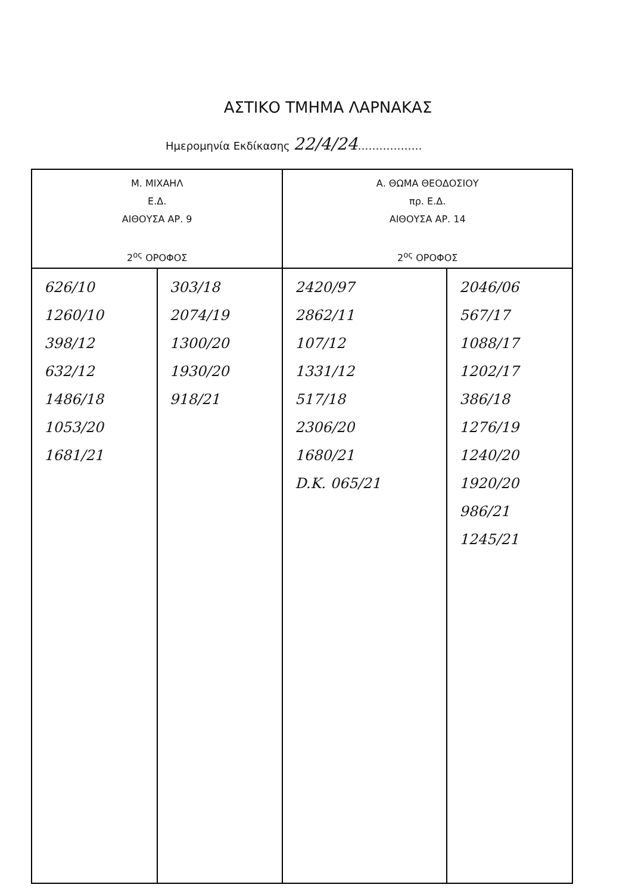ΑΣΤΙΚΟ ΤΜΗΜΑ ΛΑΡΝΑΚΑΣ
Ημερομηνία Εκδίκασης 22/4/24………………
| Μ. ΜΙΧΑΗΛ Ε.Δ. ΑΙΘΟΥΣΑ ΑΡ. 9 2<sup>ος</sup> ΟΡΟΦΟΣ | | Α. ΘΩΜΑ ΘΕΟΔΟΣΙΟΥ πρ. Ε.Δ. ΑΙΘΟΥΣΑ ΑΡ. 14 2<sup>ος</sup> ΟΡΟΦΟΣ | |
| --- | --- | --- | --- |
| 626/10 1260/10 398/12 632/12 1486/18 1053/20 1681/21 | 303/18 2074/19 1300/20 1930/20 918/21 | 2420/97 2862/11 107/12 1331/12 517/18 2306/20 1680/21 D.K. 065/21 | 2046/06 567/17 1088/17 1202/17 386/18 1276/19 1240/20 1920/20 986/21 1245/21 |